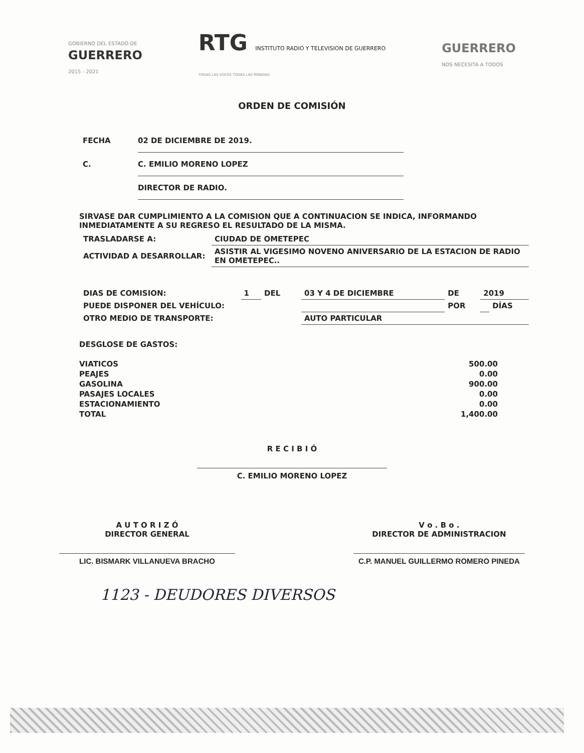GOBIERNO DEL ESTADO DE
GUERRERO
2015 - 2021
RTG INSTITUTO RADIO Y TELEVISION DE GUERRERO
TODAS LAS VOCES TODAS LAS MIRADAS
GUERRERO
NOS NECESITA A TODOS
ORDEN DE COMISIÓN
FECHA 02 DE DICIEMBRE DE 2019.
C. C. EMILIO MORENO LOPEZ
DIRECTOR DE RADIO.
SIRVASE DAR CUMPLIMIENTO A LA COMISION QUE A CONTINUACION SE INDICA, INFORMANDO INMEDIATAMENTE A SU REGRESO EL RESULTADO DE LA MISMA.
| TRASLADARSE A: | CIUDAD DE OMETEPEC |
| ACTIVIDAD A DESARROLLAR: | ASISTIR AL VIGESIMO NOVENO ANIVERSARIO DE LA ESTACION DE RADIO EN OMETEPEC.. |
| DIAS DE COMISION: | 1 | DEL | 03 Y 4 DE DICIEMBRE | DE | 2019 | |
| PUEDE DISPONER DEL VEHÍCULO: | | | | POR | | DÍAS |
| OTRO MEDIO DE TRANSPORTE: | | | AUTO PARTICULAR | | | |
DESGLOSE DE GASTOS:
| VIATICOS | 500.00 |
| PEAJES | 0.00 |
| GASOLINA | 900.00 |
| PASAJES LOCALES | 0.00 |
| ESTACIONAMIENTO | 0.00 |
| TOTAL | 1,400.00 |
R E C I B I Ó
C. EMILIO MORENO LOPEZ
A U T O R I Z Ó
DIRECTOR GENERAL
LIC. BISMARK VILLANUEVA BRACHO
V o . B o .
DIRECTOR DE ADMINISTRACION
C.P. MANUEL GUILLERMO ROMERO PINEDA
1123 - DEUDORES DIVERSOS